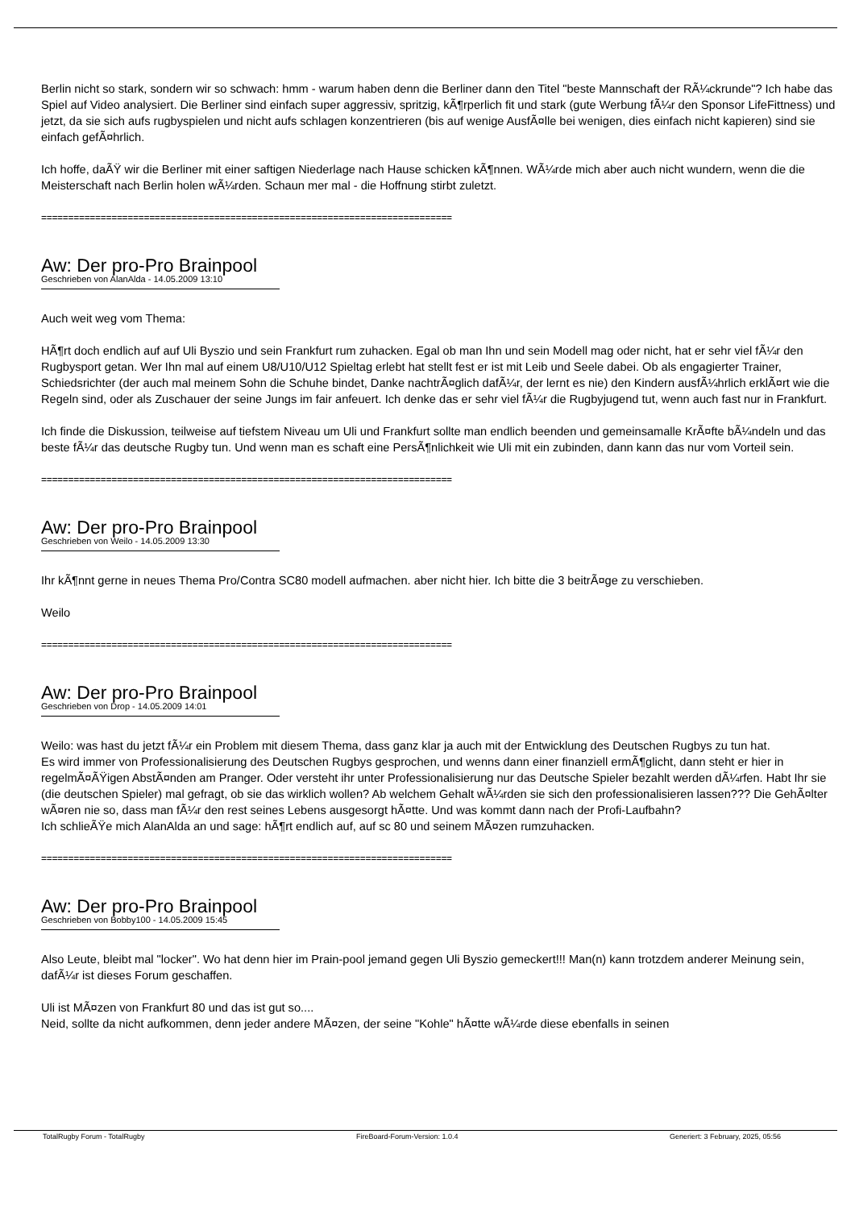Berlin nicht so stark, sondern wir so schwach: hmm - warum haben denn die Berliner dann den Titel "beste Mannschaft der RÃ¼ckrunde"? Ich habe das Spiel auf Video analysiert. Die Berliner sind einfach super aggressiv, spritzig, kÃ¶rperlich fit und stark (gute Werbung fÃ¼r den Sponsor LifeFittness) und jetzt, da sie sich aufs rugbyspielen und nicht aufs schlagen konzentrieren (bis auf wenige AusfÃ¤lle bei wenigen, dies einfach nicht kapieren) sind sie einfach gefÃ¤hrlich.
Ich hoffe, daÃŸ wir die Berliner mit einer saftigen Niederlage nach Hause schicken kÃ¶nnen. WÃ¼rde mich aber auch nicht wundern, wenn die die Meisterschaft nach Berlin holen wÃ¼rden. Schaun mer mal - die Hoffnung stirbt zuletzt.
============================================================================
Aw: Der pro-Pro Brainpool
Geschrieben von AlanAlda - 14.05.2009 13:10
Auch weit weg vom Thema:
HÃ¶rt doch endlich auf auf Uli Byszio und sein Frankfurt rum zuhacken. Egal ob man Ihn und sein Modell mag oder nicht, hat er sehr viel fÃ¼r den Rugbysport getan. Wer Ihn mal auf einem U8/U10/U12 Spieltag erlebt hat stellt fest er ist mit Leib und Seele dabei. Ob als engagierter Trainer, Schiedsrichter (der auch mal meinem Sohn die Schuhe bindet, Danke nachtrÃ¤glich dafÃ¼r, der lernt es nie) den Kindern ausfÃ¼hrlich erklÃ¤rt wie die Regeln sind, oder als Zuschauer der seine Jungs im fair anfeuert. Ich denke das er sehr viel fÃ¼r die Rugbyjugend tut, wenn auch fast nur in Frankfurt.
Ich finde die Diskussion, teilweise auf tiefstem Niveau um Uli und Frankfurt sollte man endlich beenden und gemeinsamalle KrÃ¤fte bÃ¼ndeln und das beste fÃ¼r das deutsche Rugby tun. Und wenn man es schaft eine PersÃ¶nlichkeit wie Uli mit ein zubinden, dann kann das nur vom Vorteil sein.
============================================================================
Aw: Der pro-Pro Brainpool
Geschrieben von Weilo - 14.05.2009 13:30
Ihr kÃ¶nnt gerne in neues Thema Pro/Contra SC80 modell aufmachen. aber nicht hier. Ich bitte die 3 beitrÃ¤ge zu verschieben.
Weilo
============================================================================
Aw: Der pro-Pro Brainpool
Geschrieben von Drop - 14.05.2009 14:01
Weilo: was hast du jetzt fÃ¼r ein Problem mit diesem Thema, dass ganz klar ja auch mit der Entwicklung des Deutschen Rugbys zu tun hat.
Es wird immer von Professionalisierung des Deutschen Rugbys gesprochen, und wenns dann einer finanziell ermÃ¶glicht, dann steht er hier in regelmÃ¤ÃŸigen AbstÃ¤nden am Pranger. Oder versteht ihr unter Professionalisierung nur das Deutsche Spieler bezahlt werden dÃ¼rfen. Habt Ihr sie (die deutschen Spieler) mal gefragt, ob sie das wirklich wollen? Ab welchem Gehalt wÃ¼rden sie sich den professionalisieren lassen??? Die GehÃ¤lter wÃ¤ren nie so, dass man fÃ¼r den rest seines Lebens ausgesorgt hÃ¤tte. Und was kommt dann nach der Profi-Laufbahn?
Ich schlieÃŸe mich AlanAlda an und sage: hÃ¶rt endlich auf, auf sc 80 und seinem MÃ¤zen rumzuhacken.
============================================================================
Aw: Der pro-Pro Brainpool
Geschrieben von Bobby100 - 14.05.2009 15:45
Also Leute, bleibt mal "locker". Wo hat denn hier im Prain-pool jemand gegen Uli Byszio gemeckert!!! Man(n) kann trotzdem anderer Meinung sein, dafÃ¼r ist dieses Forum geschaffen.
Uli ist MÃ¤zen von Frankfurt 80 und das ist gut so....
Neid, sollte da nicht aufkommen, denn jeder andere MÃ¤zen, der seine "Kohle" hÃ¤tte wÃ¼rde diese ebenfalls in seinen
TotalRugby Forum - TotalRugby FireBoard-Forum-Version: 1.0.4 Generiert: 3 February, 2025, 05:56